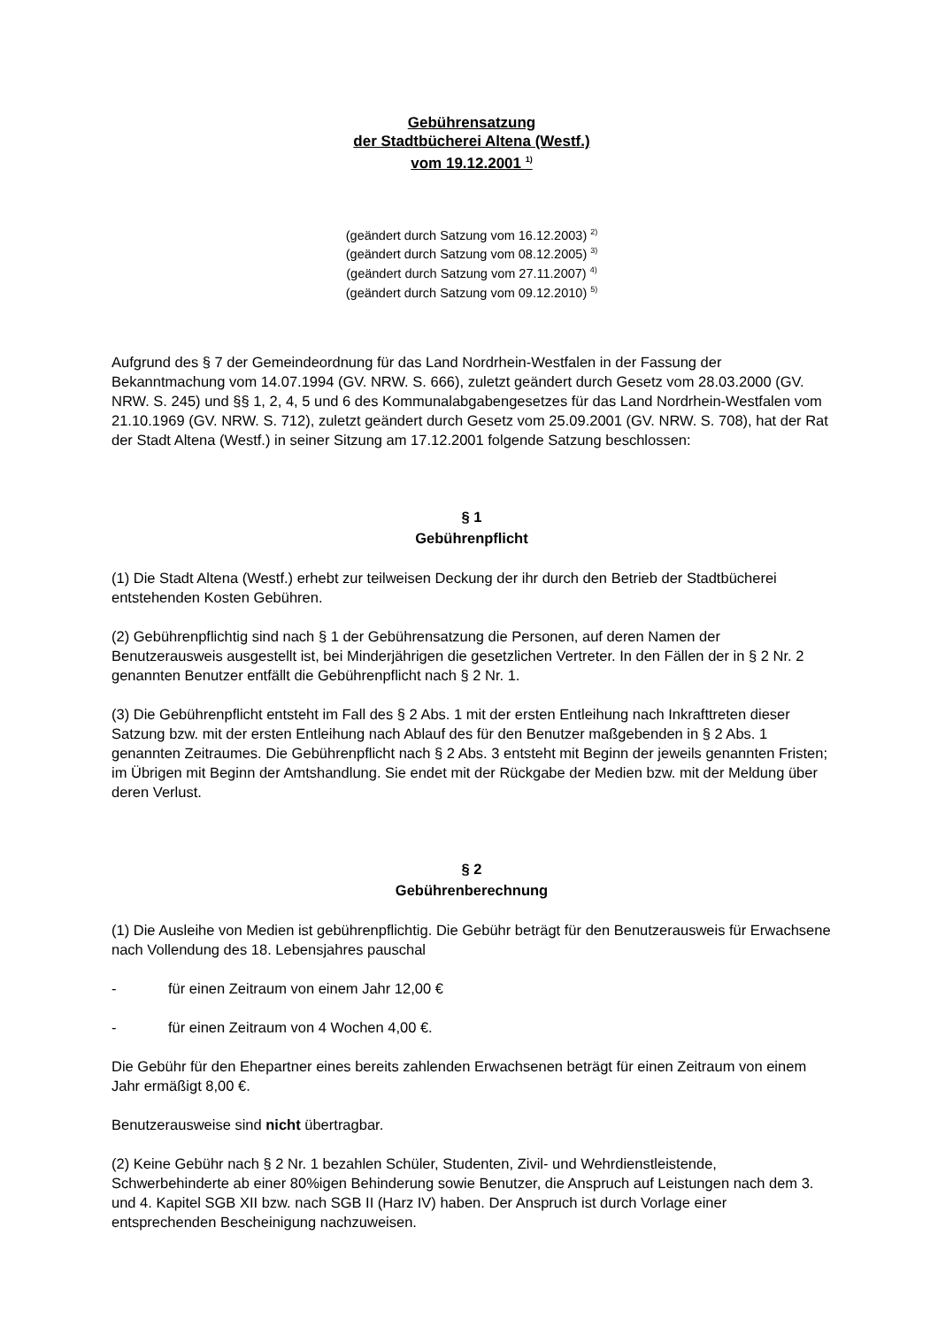Gebührensatzung
der Stadtbücherei Altena (Westf.)
vom 19.12.2001 <sup>1)</sup>
(geändert durch Satzung vom 16.12.2003) <sup>2)</sup>
(geändert durch Satzung vom 08.12.2005) <sup>3)</sup>
(geändert durch Satzung vom 27.11.2007) <sup>4)</sup>
(geändert durch Satzung vom 09.12.2010) <sup>5)</sup>
Aufgrund des § 7 der Gemeindeordnung für das Land Nordrhein-Westfalen in der Fassung der Bekanntmachung vom 14.07.1994 (GV. NRW. S. 666), zuletzt geändert durch Gesetz vom 28.03.2000 (GV. NRW. S. 245) und §§ 1, 2, 4, 5 und 6 des Kommunalabgabengesetzes für das Land Nordrhein-Westfalen vom 21.10.1969 (GV. NRW. S. 712), zuletzt geändert durch Gesetz vom 25.09.2001 (GV. NRW. S. 708), hat der Rat der Stadt Altena (Westf.) in seiner Sitzung am 17.12.2001 folgende Satzung beschlossen:
§ 1
Gebührenpflicht
(1) Die Stadt Altena (Westf.) erhebt zur teilweisen Deckung der ihr durch den Betrieb der Stadtbücherei entstehenden Kosten Gebühren.
(2) Gebührenpflichtig sind nach § 1 der Gebührensatzung die Personen, auf deren Namen der Benutzerausweis ausgestellt ist, bei Minderjährigen die gesetzlichen Vertreter. In den Fällen der in § 2 Nr. 2 genannten Benutzer entfällt die Gebührenpflicht nach § 2 Nr. 1.
(3) Die Gebührenpflicht entsteht im Fall des § 2 Abs. 1 mit der ersten Entleihung nach Inkrafttreten dieser Satzung bzw. mit der ersten Entleihung nach Ablauf des für den Benutzer maßgebenden in § 2 Abs. 1 genannten Zeitraumes. Die Gebührenpflicht nach § 2 Abs. 3 entsteht mit Beginn der jeweils genannten Fristen; im Übrigen mit Beginn der Amtshandlung. Sie endet mit der Rückgabe der Medien bzw. mit der Meldung über deren Verlust.
§ 2
Gebührenberechnung
(1) Die Ausleihe von Medien ist gebührenpflichtig. Die Gebühr beträgt für den Benutzerausweis für Erwachsene nach Vollendung des 18. Lebensjahres pauschal
- für einen Zeitraum von einem Jahr 12,00 €
- für einen Zeitraum von 4 Wochen 4,00 €.
Die Gebühr für den Ehepartner eines bereits zahlenden Erwachsenen beträgt für einen Zeitraum von einem Jahr ermäßigt 8,00 €.
Benutzerausweise sind nicht übertragbar.
(2) Keine Gebühr nach § 2 Nr. 1 bezahlen Schüler, Studenten, Zivil- und Wehrdienstleistende, Schwerbehinderte ab einer 80%igen Behinderung sowie Benutzer, die Anspruch auf Leistungen nach dem 3. und 4. Kapitel SGB XII bzw. nach SGB II (Harz IV) haben. Der Anspruch ist durch Vorlage einer entsprechenden Bescheinigung nachzuweisen.